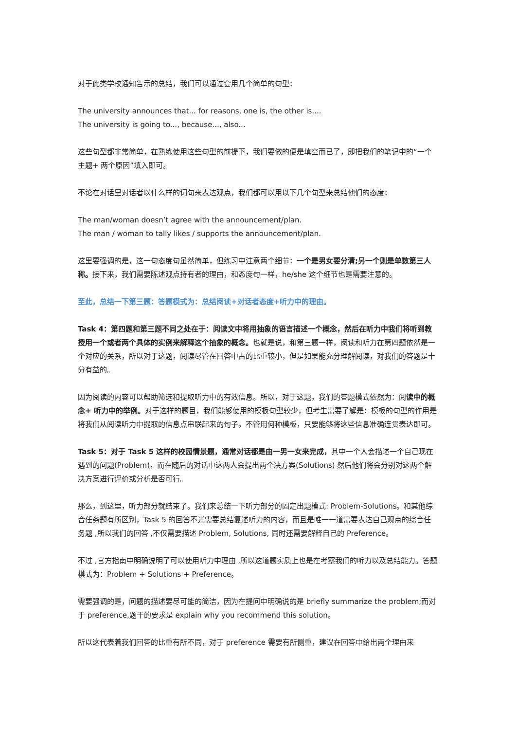对于此类学校通知告示的总结，我们可以通过套用几个简单的句型：
The university announces that... for reasons, one is, the other is....
The university is going to..., because..., also...
这些句型都非常简单，在熟练使用这些句型的前提下，我们要做的便是填空而已了，即把我们的笔记中的“一个主题+ 两个原因”填入即可。
不论在对话里对话者以什么样的词句来表达观点，我们都可以用以下几个句型来总结他们的态度：
The man/woman doesn’t agree with the announcement/plan.
The man / woman to tally likes / supports the announcement/plan.
这里要强调的是，这一句态度句虽然简单，但练习中注意两个细节：一个是男女要分清;另一个则是单数第三人称。接下来，我们需要陈述观点持有者的理由，和态度句一样，he/she 这个细节也是需要注意的。
至此，总结一下第三题：答题模式为：总结阅读+对话者态度+听力中的理由。
Task 4：第四题和第三题不同之处在于：阅读文中将用抽象的语言描述一个概念，然后在听力中我们将听到教授用一个或者两个具体的实例来解释这个抽象的概念。也就是说，和第三题一样，阅读和听力在第四题依然是一个对应的关系，所以对于这题，阅读尽管在回答中占的比重较小，但是如果能充分理解阅读，对我们的答题是十分有益的。
因为阅读的内容可以帮助筛选和提取听力中的有效信息。所以，对于这题，我们的答题模式依然为：阅读中的概念+ 听力中的举例。对于这样的题目，我们能够使用的模板句型较少，但考生需要了解是：模板的句型的作用是将我们从阅读听力中提取的信息点串联起来的句子，不管用何种模板，只要能够将这些信息准确连贯表达即可。
Task 5：对于 Task 5 这样的校园情景题，通常对话都是由一男一女来完成，其中一个人会描述一个自己现在遇到的问题(Problem)，而在随后的对话中这两人会提出两个决方案(Solutions) 然后他们将会分别对这两个解决方案进行评价或分析是否可行。
那么，到这里，听力部分就结束了。我们来总结一下听力部分的固定出题模式: Problem-Solutions。和其他综合任务题有所区别，Task 5 的回答不光需要总结复述听力的内容，而且是唯一一道需要表达自己观点的综合任务题 ,所以我们的回答 ,不仅需要描述 Problem, Solutions, 同时还需要解释自己的 Preference。
不过 ,官方指南中明确说明了可以使用听力中理由 ,所以这道题实质上也是在考察我们的听力以及总结能力。答题模式为：Problem + Solutions + Preference。
需要强调的是，问题的描述要尽可能的简洁，因为在提问中明确说的是 briefly summarize the problem;而对于 preference,题干的要求是 explain why you recommend this solution。
所以这代表着我们回答的比重有所不同，对于 preference 需要有所侧重，建议在回答中给出两个理由来